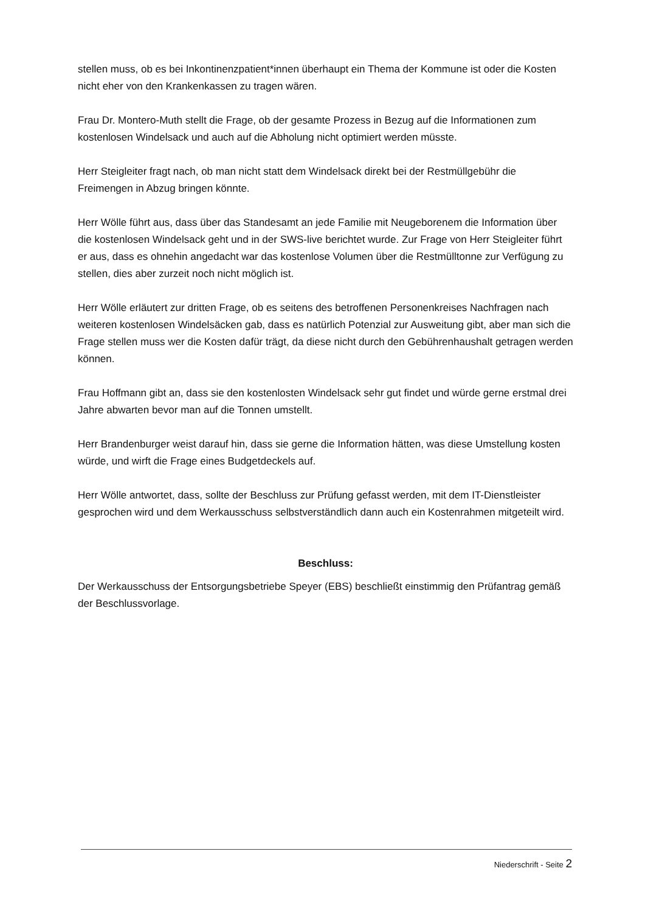stellen muss, ob es bei Inkontinenzpatient*innen überhaupt ein Thema der Kommune ist oder die Kosten nicht eher von den Krankenkassen zu tragen wären.
Frau Dr. Montero-Muth stellt die Frage, ob der gesamte Prozess in Bezug auf die Informationen zum kostenlosen Windelsack und auch auf die Abholung nicht optimiert werden müsste.
Herr Steigleiter fragt nach, ob man nicht statt dem Windelsack direkt bei der Restmüllgebühr die Freimengen in Abzug bringen könnte.
Herr Wölle führt aus, dass über das Standesamt an jede Familie mit Neugeborenem die Information über die kostenlosen Windelsack geht und in der SWS-live berichtet wurde. Zur Frage von Herr Steigleiter führt er aus, dass es ohnehin angedacht war das kostenlose Volumen über die Restmülltonne zur Verfügung zu stellen, dies aber zurzeit noch nicht möglich ist.
Herr Wölle erläutert zur dritten Frage, ob es seitens des betroffenen Personenkreises Nachfragen nach weiteren kostenlosen Windelsäcken gab, dass es natürlich Potenzial zur Ausweitung gibt, aber man sich die Frage stellen muss wer die Kosten dafür trägt, da diese nicht durch den Gebührenhaushalt getragen werden können.
Frau Hoffmann gibt an, dass sie den kostenlosten Windelsack sehr gut findet und würde gerne erstmal drei Jahre abwarten bevor man auf die Tonnen umstellt.
Herr Brandenburger weist darauf hin, dass sie gerne die Information hätten, was diese Umstellung kosten würde, und wirft die Frage eines Budgetdeckels auf.
Herr Wölle antwortet, dass, sollte der Beschluss zur Prüfung gefasst werden, mit dem IT-Dienstleister gesprochen wird und dem Werkausschuss selbstverständlich dann auch ein Kostenrahmen mitgeteilt wird.
Beschluss:
Der Werkausschuss der Entsorgungsbetriebe Speyer (EBS) beschließt einstimmig den Prüfantrag gemäß der Beschlussvorlage.
Niederschrift - Seite 2